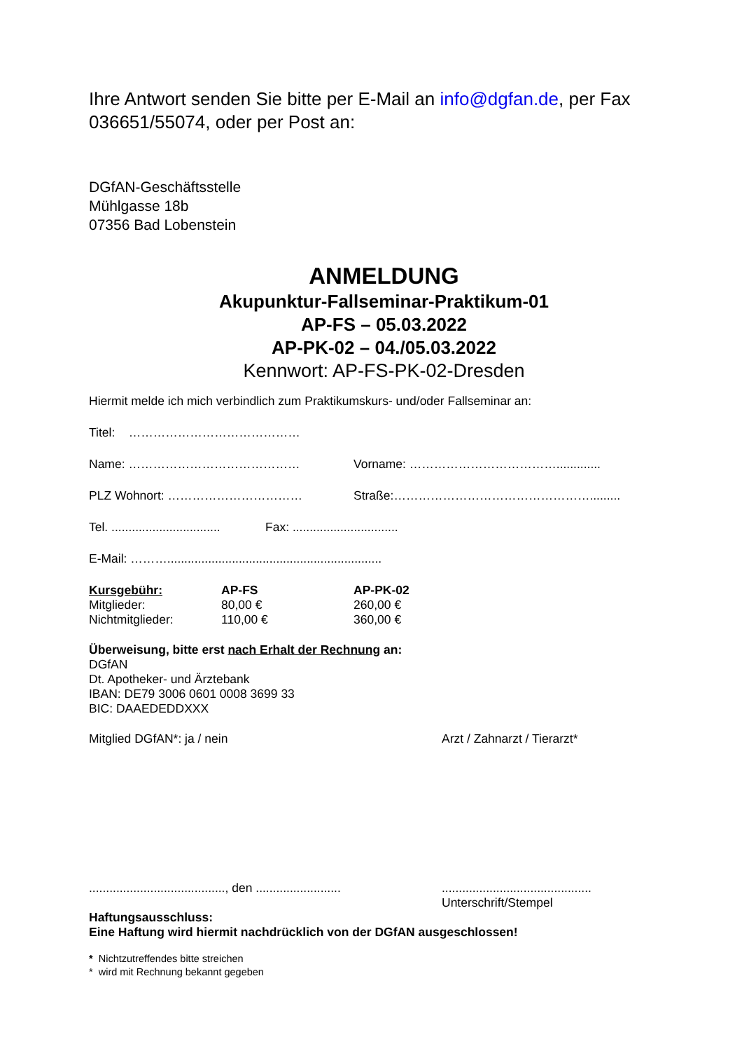Ihre Antwort senden Sie bitte per E-Mail an info@dgfan.de, per Fax 036651/55074, oder per Post an:
DGfAN-Geschäftsstelle
Mühlgasse 18b
07356 Bad Lobenstein
ANMELDUNG
Akupunktur-Fallseminar-Praktikum-01
AP-FS – 05.03.2022
AP-PK-02 – 04./05.03.2022
Kennwort: AP-FS-PK-02-Dresden
Hiermit melde ich mich verbindlich zum Praktikumskurs- und/oder Fallseminar an:
Titel: ……………………………………
Name: …………………………………… Vorname: ……………………………….............
PLZ Wohnort: …………………………… Straße:………………………………………….........
Tel. ................................ Fax: ...............................
E-Mail: ………...............................................................
| Kursgebühr: | AP-FS | AP-PK-02 |
| Mitglieder: | 80,00 € | 260,00 € |
| Nichtmitglieder: | 110,00 € | 360,00 € |
Überweisung, bitte erst nach Erhalt der Rechnung an:
DGfAN
Dt. Apotheker- und Ärztebank
IBAN: DE79 3006 0601 0008 3699 33
BIC: DAAEDEDDXXX
Mitglied DGfAN*: ja / nein Arzt / Zahnarzt / Tierarzt*
........................................, den .....................................................................
Unterschrift/Stempel
Haftungsausschluss:
Eine Haftung wird hiermit nachdrücklich von der DGfAN ausgeschlossen!
* Nichtzutreffendes bitte streichen
* wird mit Rechnung bekannt gegeben